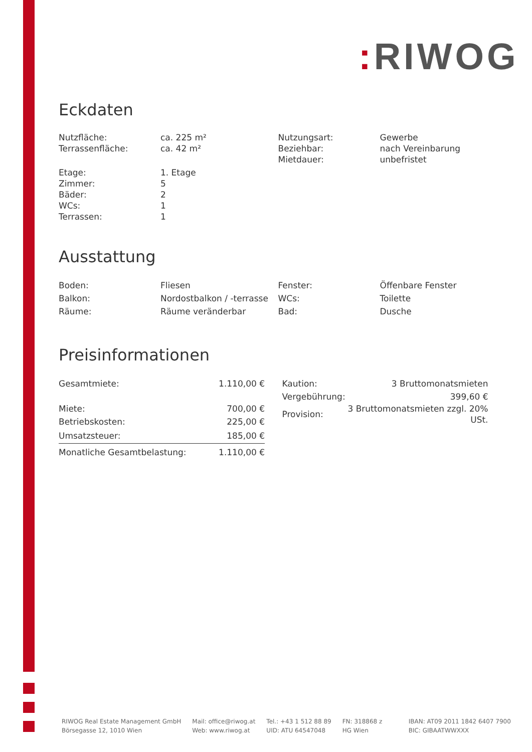: RIWOG
Eckdaten
| Nutzfläche: | ca. 225 m² |
| Terrassenfläche: | ca. 42 m² |
| Etage: | 1. Etage |
| Zimmer: | 5 |
| Bäder: | 2 |
| WCs: | 1 |
| Terrassen: | 1 |
| Nutzungsart: | Gewerbe |
| Beziehbar: | nach Vereinbarung |
| Mietdauer: | unbefristet |
Ausstattung
| Boden: | Fliesen |
| Balkon: | Nordostbalkon / -terrasse |
| Räume: | Räume veränderbar |
| Fenster: | Öffenbare Fenster |
| WCs: | Toilette |
| Bad: | Dusche |
Preisinformationen
| Gesamtmiete: | 1.110,00 € |
| Miete: | 700,00 € |
| Betriebskosten: | 225,00 € |
| Umsatzsteuer: | 185,00 € |
| Monatliche Gesamtbelastung: | 1.110,00 € |
| Kaution: | 3 Bruttomonatsmieten |
| Vergebührung: | 399,60 € |
| Provision: | 3 Bruttomonatsmieten zzgl. 20% USt. |
RIWOG Real Estate Management GmbH
Börsegasse 12, 1010 Wien
Mail: office@riwog.at
Web: www.riwog.at
Tel.: +43 1 512 88 89
UID: ATU 64547048
FN: 318868 z
HG Wien
IBAN: AT09 2011 1842 6407 7900
BIC: GIBAATWWXXX